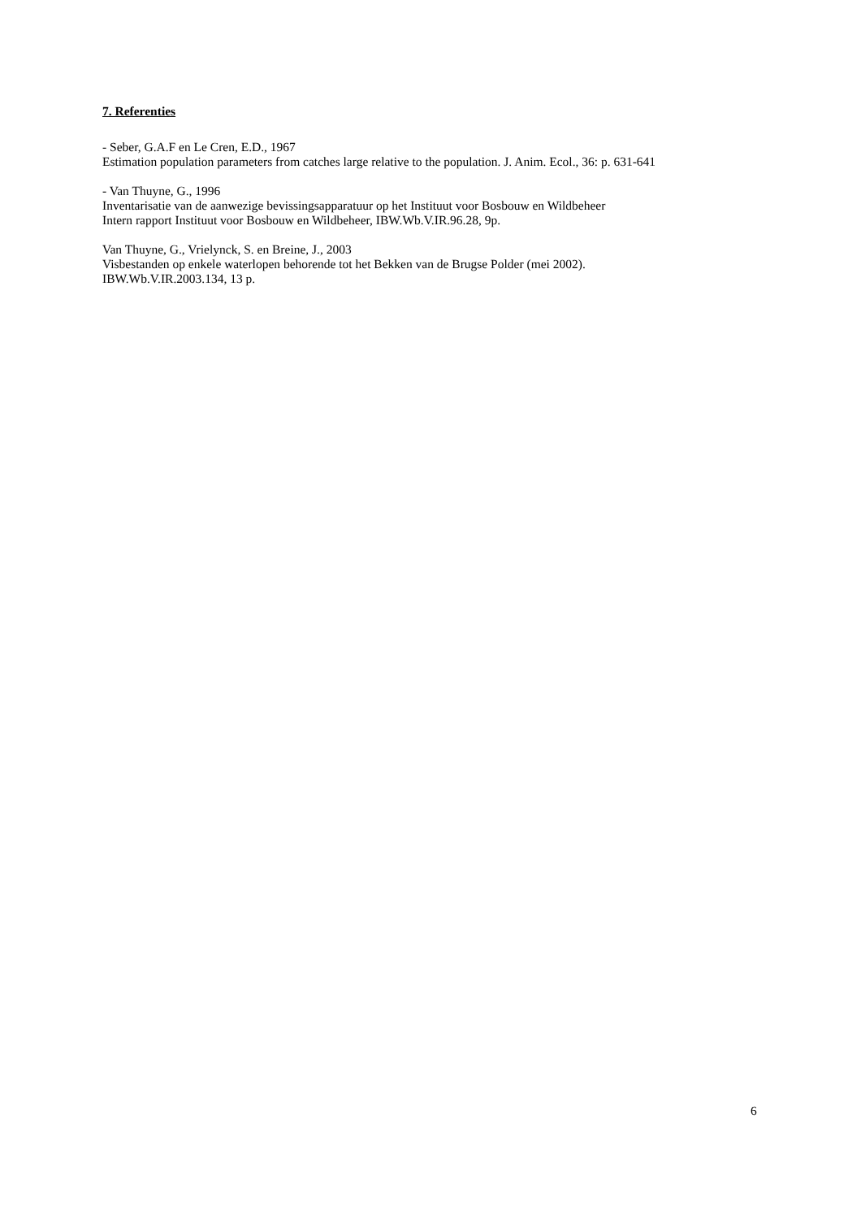7. Referenties
- Seber, G.A.F en Le Cren, E.D., 1967
Estimation population parameters from catches large relative to the population. J. Anim. Ecol., 36: p. 631-641
- Van Thuyne, G., 1996
Inventarisatie van de aanwezige bevissingsapparatuur op het Instituut voor Bosbouw en Wildbeheer
Intern rapport Instituut voor Bosbouw en Wildbeheer, IBW.Wb.V.IR.96.28, 9p.
Van Thuyne, G., Vrielynck, S. en Breine, J., 2003
Visbestanden op enkele waterlopen behorende tot het Bekken van de Brugse Polder (mei 2002).
IBW.Wb.V.IR.2003.134, 13 p.
6